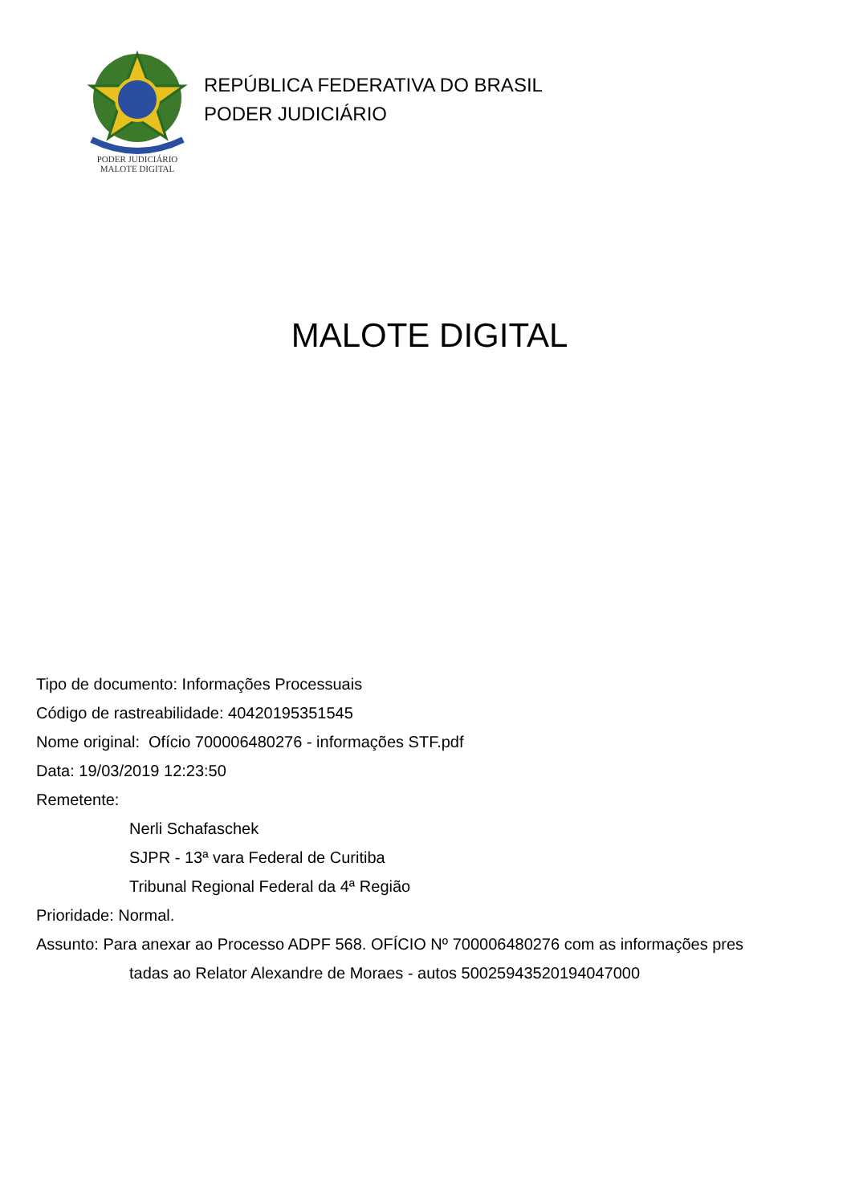PODER JUDICIÁRIO
MALOTE DIGITAL
REPÚBLICA FEDERATIVA DO BRASIL
PODER JUDICIÁRIO
MALOTE DIGITAL
Tipo de documento: Informações Processuais
Código de rastreabilidade: 40420195351545
Nome original: Ofício 700006480276 - informações STF.pdf
Data: 19/03/2019 12:23:50
Remetente:
Nerli Schafaschek
SJPR - 13ª vara Federal de Curitiba
Tribunal Regional Federal da 4ª Região
Prioridade: Normal.
Assunto: Para anexar ao Processo ADPF 568. OFÍCIO Nº 700006480276 com as informações pres
tadas ao Relator Alexandre de Moraes - autos 50025943520194047000